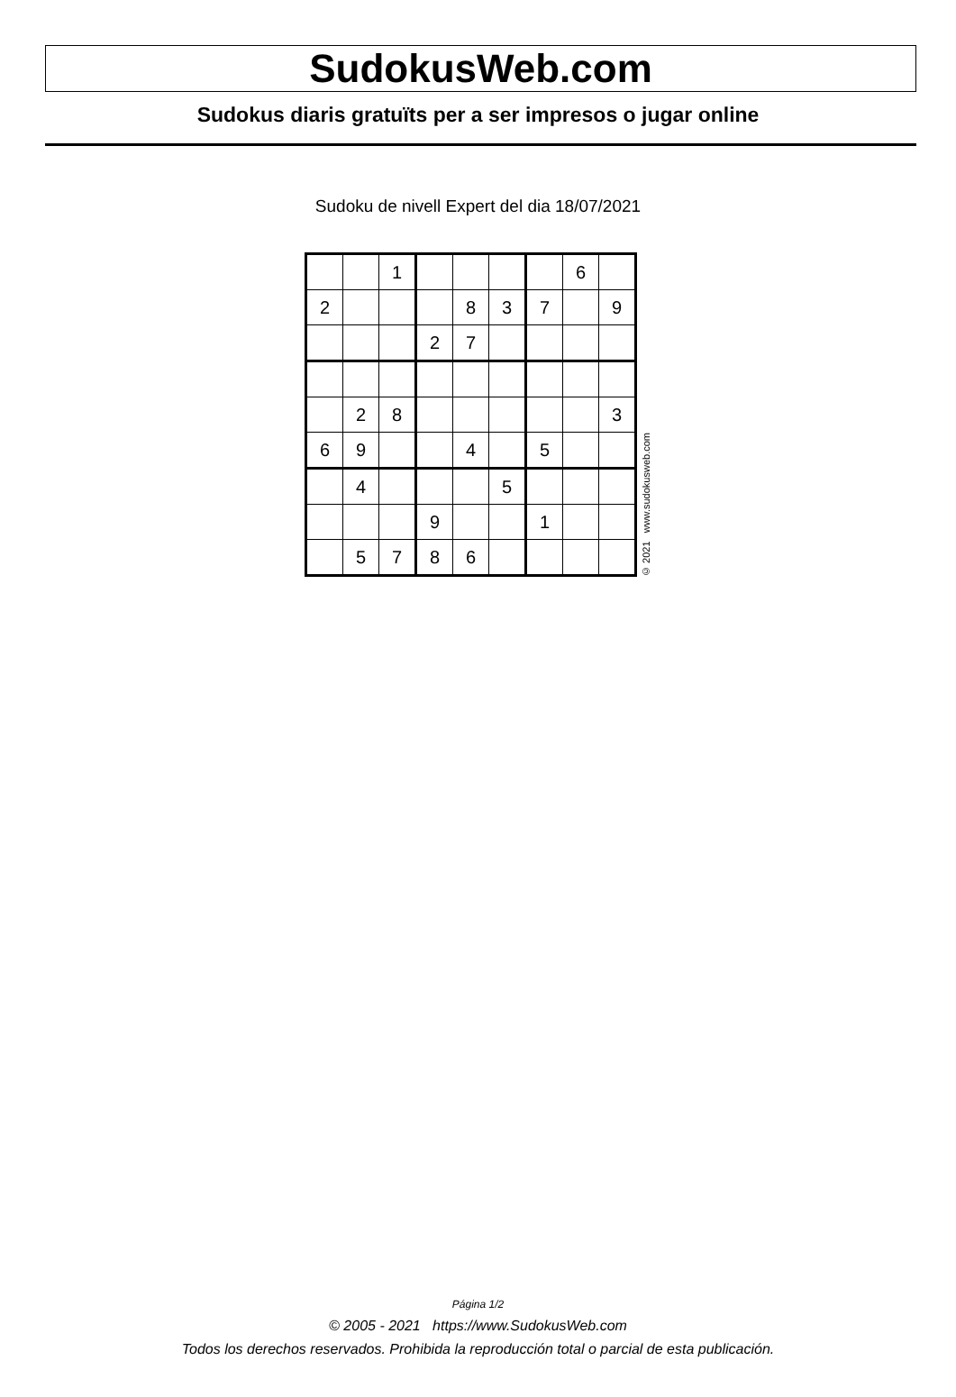SudokusWeb.com
Sudokus diaris gratuïts per a ser impresos o jugar online
Sudoku de nivell Expert del dia 18/07/2021
| | | 1 | | | | | 6 | |
| 2 | | | | 8 | 3 | 7 | | 9 |
| | | | 2 | 7 | | | | |
| | 2 | 8 | | | | | | 3 |
| 6 | 9 | | | 4 | | 5 | | |
| | 4 | | | | 5 | | | |
| | | | 9 | | | 1 | | |
| | 5 | 7 | 8 | 6 | | | | |
© 2021 www.sudokusweb.com
Página 1/2
© 2005 - 2021 https://www.SudokusWeb.com
Todos los derechos reservados. Prohibida la reproducción total o parcial de esta publicación.